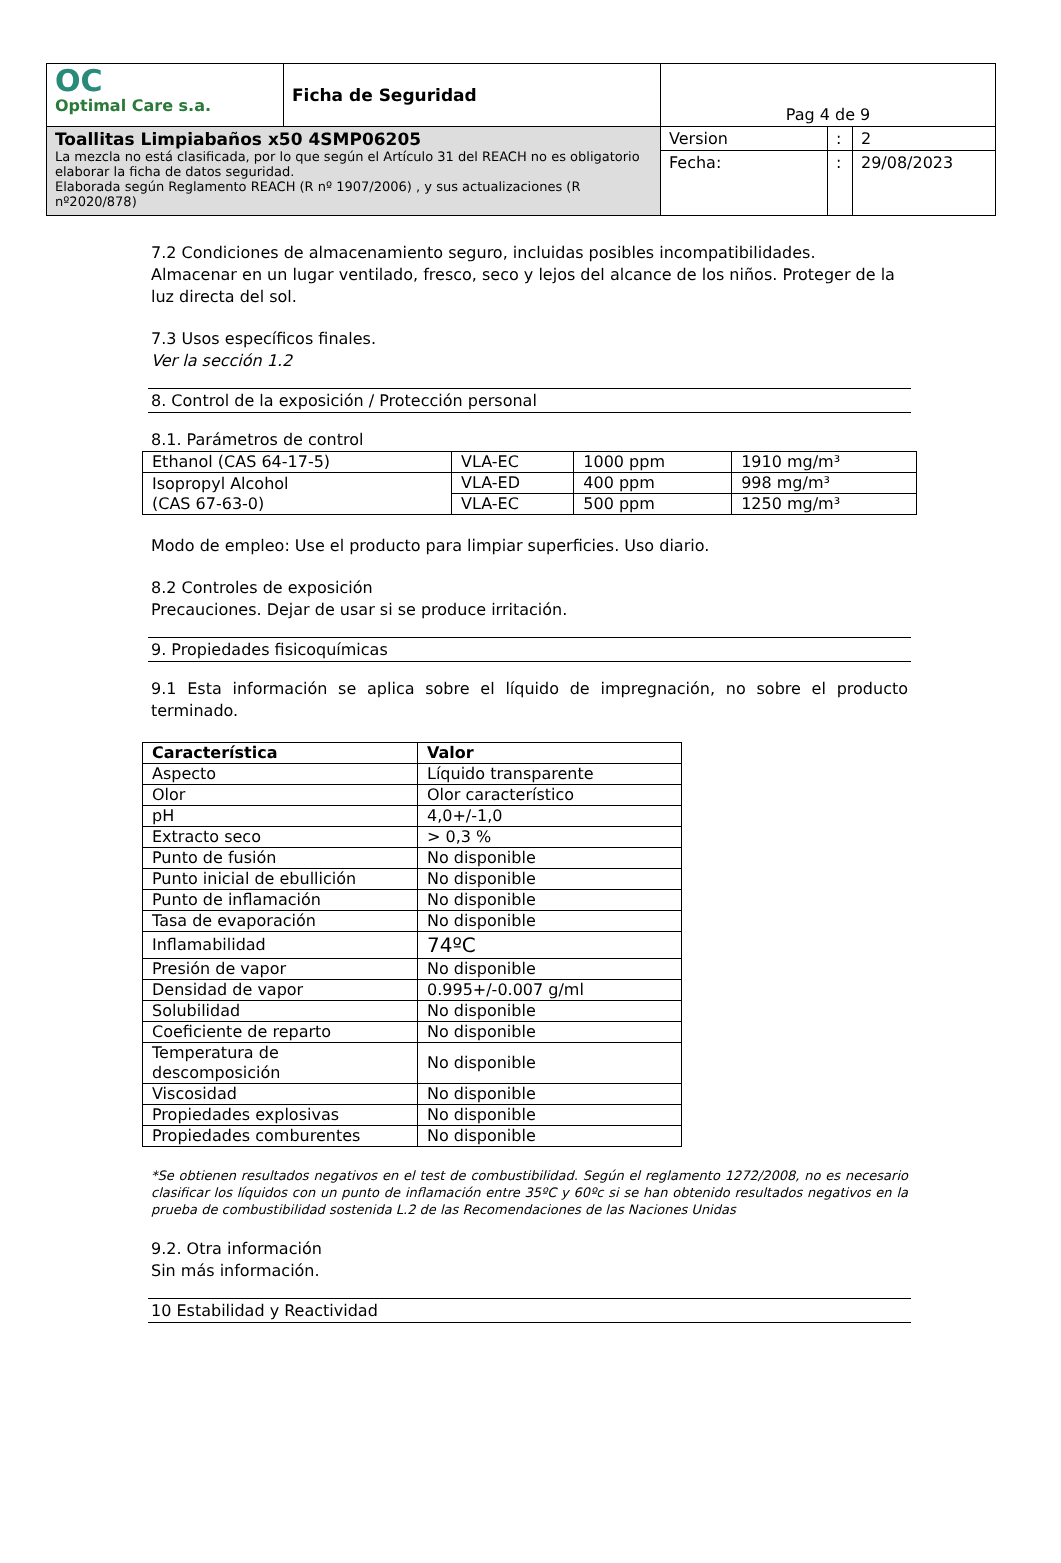| OC Optimal Care s.a. | Ficha de Seguridad | Pag 4 de 9 | | |
| Toallitas Limpiabaños x50 4SMP06205 La mezcla no está clasificada, por lo que según el Artículo 31 del REACH no es obligatorio elaborar la ficha de datos seguridad. Elaborada según Reglamento REACH (R nº 1907/2006) , y sus actualizaciones (R nº2020/878) | | Version | : | 2 |
| | | Fecha: | : | 29/08/2023 |
7.2 Condiciones de almacenamiento seguro, incluidas posibles incompatibilidades.
Almacenar en un lugar ventilado, fresco, seco y lejos del alcance de los niños. Proteger de la luz directa del sol.
7.3 Usos específicos finales.
Ver la sección 1.2
8. Control de la exposición / Protección personal
8.1. Parámetros de control
| Ethanol (CAS 64-17-5) | VLA-EC | 1000 ppm | 1910 mg/m³ |
| Isopropyl Alcohol (CAS 67-63-0) | VLA-ED | 400 ppm | 998 mg/m³ |
| | VLA-EC | 500 ppm | 1250 mg/m³ |
Modo de empleo: Use el producto para limpiar superficies. Uso diario.
8.2 Controles de exposición
Precauciones. Dejar de usar si se produce irritación.
9. Propiedades fisicoquímicas
9.1 Esta información se aplica sobre el líquido de impregnación, no sobre el producto terminado.
| Característica | Valor |
| --- | --- |
| Aspecto | Líquido transparente |
| Olor | Olor característico |
| pH | 4,0+/-1,0 |
| Extracto seco | > 0,3 % |
| Punto de fusión | No disponible |
| Punto inicial de ebullición | No disponible |
| Punto de inflamación | No disponible |
| Tasa de evaporación | No disponible |
| Inflamabilidad | 74ºC |
| Presión de vapor | No disponible |
| Densidad de vapor | 0.995+/-0.007 g/ml |
| Solubilidad | No disponible |
| Coeficiente de reparto | No disponible |
| Temperatura de descomposición | No disponible |
| Viscosidad | No disponible |
| Propiedades explosivas | No disponible |
| Propiedades comburentes | No disponible |
*Se obtienen resultados negativos en el test de combustibilidad. Según el reglamento 1272/2008, no es necesario clasificar los líquidos con un punto de inflamación entre 35ºC y 60ºc si se han obtenido resultados negativos en la prueba de combustibilidad sostenida L.2 de las Recomendaciones de las Naciones Unidas
9.2. Otra información
Sin más información.
10 Estabilidad y Reactividad